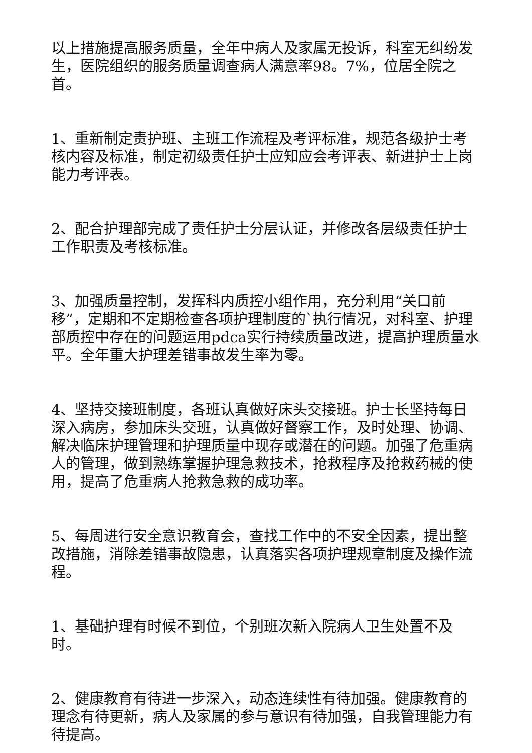以上措施提高服务质量，全年中病人及家属无投诉，科室无纠纷发生，医院组织的服务质量调查病人满意率98。7%，位居全院之首。
1、重新制定责护班、主班工作流程及考评标准，规范各级护士考核内容及标准，制定初级责任护士应知应会考评表、新进护士上岗能力考评表。
2、配合护理部完成了责任护士分层认证，并修改各层级责任护士工作职责及考核标准。
3、加强质量控制，发挥科内质控小组作用，充分利用“关口前移”，定期和不定期检查各项护理制度的`执行情况，对科室、护理部质控中存在的问题运用pdca实行持续质量改进，提高护理质量水平。全年重大护理差错事故发生率为零。
4、坚持交接班制度，各班认真做好床头交接班。护士长坚持每日深入病房，参加床头交班，认真做好督察工作，及时处理、协调、解决临床护理管理和护理质量中现存或潜在的问题。加强了危重病人的管理，做到熟练掌握护理急救技术，抢救程序及抢救药械的使用，提高了危重病人抢救急救的成功率。
5、每周进行安全意识教育会，查找工作中的不安全因素，提出整改措施，消除差错事故隐患，认真落实各项护理规章制度及操作流程。
1、基础护理有时候不到位，个别班次新入院病人卫生处置不及时。
2、健康教育有待进一步深入，动态连续性有待加强。健康教育的理念有待更新，病人及家属的参与意识有待加强，自我管理能力有待提高。